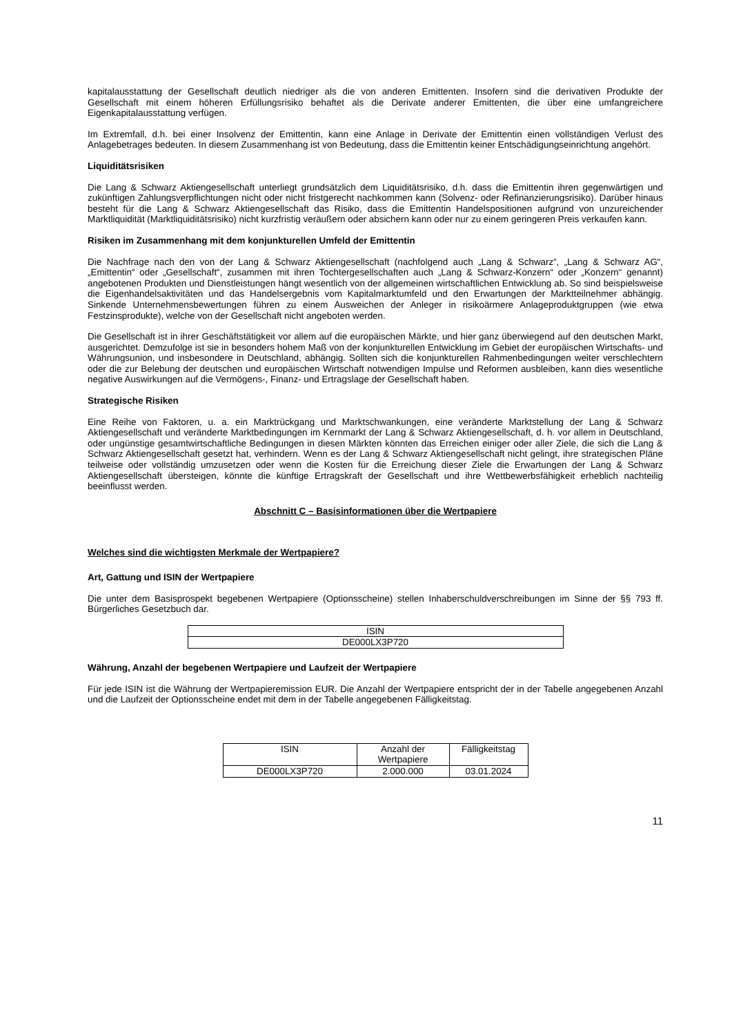kapitalausstattung der Gesellschaft deutlich niedriger als die von anderen Emittenten. Insofern sind die derivativen Produkte der Gesellschaft mit einem höheren Erfüllungsrisiko behaftet als die Derivate anderer Emittenten, die über eine umfangreichere Eigenkapitalausstattung verfügen.
Im Extremfall, d.h. bei einer Insolvenz der Emittentin, kann eine Anlage in Derivate der Emittentin einen vollständigen Verlust des Anlagebetrages bedeuten. In diesem Zusammenhang ist von Bedeutung, dass die Emittentin keiner Entschädigungseinrichtung angehört.
Liquiditätsrisiken
Die Lang & Schwarz Aktiengesellschaft unterliegt grundsätzlich dem Liquiditätsrisiko, d.h. dass die Emittentin ihren gegenwärtigen und zukünftigen Zahlungsverpflichtungen nicht oder nicht fristgerecht nachkommen kann (Solvenz- oder Refinanzierungsrisiko). Darüber hinaus besteht für die Lang & Schwarz Aktiengesellschaft das Risiko, dass die Emittentin Handelspositionen aufgrund von unzureichender Marktliquidität (Marktliquiditätsrisiko) nicht kurzfristig veräußern oder absichern kann oder nur zu einem geringeren Preis verkaufen kann.
Risiken im Zusammenhang mit dem konjunkturellen Umfeld der Emittentin
Die Nachfrage nach den von der Lang & Schwarz Aktiengesellschaft (nachfolgend auch „Lang & Schwarz“, „Lang & Schwarz AG“, „Emittentin“ oder „Gesellschaft“, zusammen mit ihren Tochtergesellschaften auch „Lang & Schwarz-Konzern“ oder „Konzern“ genannt) angebotenen Produkten und Dienstleistungen hängt wesentlich von der allgemeinen wirtschaftlichen Entwicklung ab. So sind beispielsweise die Eigenhandelsaktivitäten und das Handelsergebnis vom Kapitalmarktumfeld und den Erwartungen der Marktteilnehmer abhängig. Sinkende Unternehmensbewertungen führen zu einem Ausweichen der Anleger in risikoärmere Anlageproduktgruppen (wie etwa Festzinsprodukte), welche von der Gesellschaft nicht angeboten werden.
Die Gesellschaft ist in ihrer Geschäftstätigkeit vor allem auf die europäischen Märkte, und hier ganz überwiegend auf den deutschen Markt, ausgerichtet. Demzufolge ist sie in besonders hohem Maß von der konjunkturellen Entwicklung im Gebiet der europäischen Wirtschafts- und Währungsunion, und insbesondere in Deutschland, abhängig. Sollten sich die konjunkturellen Rahmenbedingungen weiter verschlechtern oder die zur Belebung der deutschen und europäischen Wirtschaft notwendigen Impulse und Reformen ausbleiben, kann dies wesentliche negative Auswirkungen auf die Vermögens-, Finanz- und Ertragslage der Gesellschaft haben.
Strategische Risiken
Eine Reihe von Faktoren, u. a. ein Marktrückgang und Marktschwankungen, eine veränderte Marktstellung der Lang & Schwarz Aktiengesellschaft und veränderte Marktbedingungen im Kernmarkt der Lang & Schwarz Aktiengesellschaft, d. h. vor allem in Deutschland, oder ungünstige gesamtwirtschaftliche Bedingungen in diesen Märkten könnten das Erreichen einiger oder aller Ziele, die sich die Lang & Schwarz Aktiengesellschaft gesetzt hat, verhindern. Wenn es der Lang & Schwarz Aktiengesellschaft nicht gelingt, ihre strategischen Pläne teilweise oder vollständig umzusetzen oder wenn die Kosten für die Erreichung dieser Ziele die Erwartungen der Lang & Schwarz Aktiengesellschaft übersteigen, könnte die künftige Ertragskraft der Gesellschaft und ihre Wettbewerbsfähigkeit erheblich nachteilig beeinflusst werden.
Abschnitt C – Basisinformationen über die Wertpapiere
Welches sind die wichtigsten Merkmale der Wertpapiere?
Art, Gattung und ISIN der Wertpapiere
Die unter dem Basisprospekt begebenen Wertpapiere (Optionsscheine) stellen Inhaberschuldverschreibungen im Sinne der §§ 793 ff. Bürgerliches Gesetzbuch dar.
| ISIN |
| DE000LX3P720 |
Währung, Anzahl der begebenen Wertpapiere und Laufzeit der Wertpapiere
Für jede ISIN ist die Währung der Wertpapieremission EUR. Die Anzahl der Wertpapiere entspricht der in der Tabelle angegebenen Anzahl und die Laufzeit der Optionsscheine endet mit dem in der Tabelle angegebenen Fälligkeitstag.
| ISIN | Anzahl der Wertpapiere | Fälligkeitstag |
| DE000LX3P720 | 2.000.000 | 03.01.2024 |
11